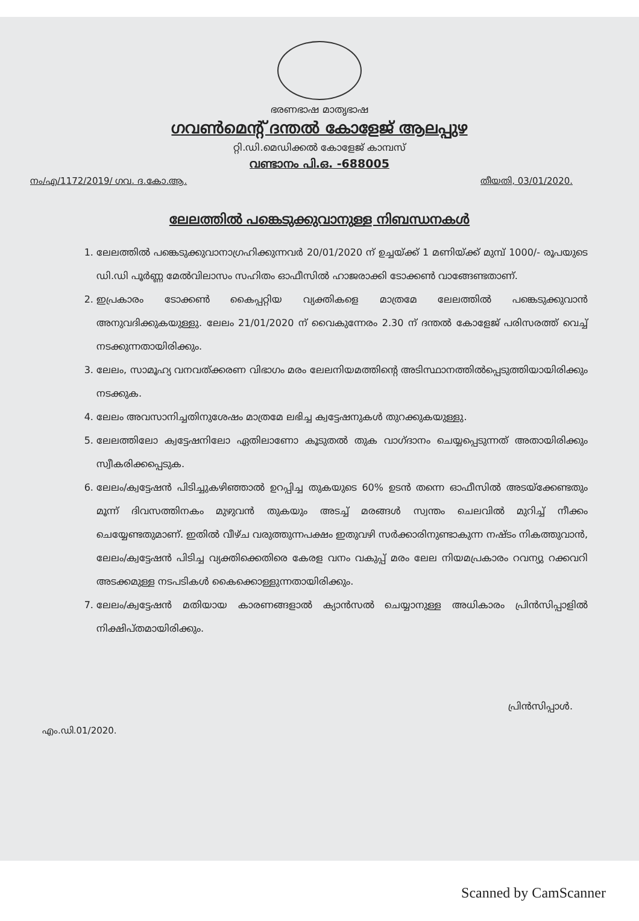ഭരണഭാഷ മാതൃഭാഷ
ഗവൺമെന്റ് ദന്തൽ കോളേജ് ആലപ്പുഴ
റ്റി.ഡി.മെഡിക്കൽ കോളേജ് കാമ്പസ്
വണ്ടാനം പി.ഒ. -688005
നം/എ/1172/2019/ ഗവ. ദ.കോ.ആ. തീയതി, 03/01/2020.
ലേലത്തിൽ പങ്കെടുക്കുവാനുള്ള നിബന്ധനകൾ
1. ലേലത്തിൽ പങ്കെടുക്കുവാനാഗ്രഹിക്കുന്നവർ 20/01/2020 ന് ഉച്ചയ്ക്ക് 1 മണിയ്ക്ക് മുമ്പ് 1000/- രൂപയുടെ ഡി.ഡി പൂർണ്ണ മേൽവിലാസം സഹിതം ഓഫീസിൽ ഹാജരാക്കി ടോക്കൺ വാങ്ങേണ്ടതാണ്.
2. ഇപ്രകാരം ടോക്കൺ കൈപ്പറ്റിയ വ്യക്തികളെ മാത്രമേ ലേലത്തിൽ പങ്കെടുക്കുവാൻ അനുവദിക്കുകയുള്ളു. ലേലം 21/01/2020 ന് വൈകുന്നേരം 2.30 ന് ദന്തൽ കോളേജ് പരിസരത്ത് വെച്ച് നടക്കുന്നതായിരിക്കും.
3. ലേലം, സാമൂഹ്യ വനവത്ക്കരണ വിഭാഗം മരം ലേലനിയമത്തിന്റെ അടിസ്ഥാനത്തിൽപ്പെടുത്തിയായിരിക്കും നടക്കുക.
4. ലേലം അവസാനിച്ചതിനുശേഷം മാത്രമേ ലഭിച്ച ക്വട്ടേഷനുകൾ തുറക്കുകയുള്ളു.
5. ലേലത്തിലോ ക്വട്ടേഷനിലോ ഏതിലാണോ കൂടുതൽ തുക വാഗ്ദാനം ചെയ്യപ്പെടുന്നത് അതായിരിക്കും സ്വീകരിക്കപ്പെടുക.
6. ലേലം/ക്വട്ടേഷൻ പിടിച്ചുകഴിഞ്ഞാൽ ഉറപ്പിച്ച തുകയുടെ 60% ഉടൻ തന്നെ ഓഫീസിൽ അടയ്ക്കേണ്ടതും മൂന്ന് ദിവസത്തിനകം മുഴുവൻ തുകയും അടച്ച് മരങ്ങൾ സ്വന്തം ചെലവിൽ മുറിച്ച് നീക്കം ചെയ്യേണ്ടതുമാണ്. ഇതിൽ വീഴ്ച വരുത്തുന്നപക്ഷം ഇതുവഴി സർക്കാരിനുണ്ടാകുന്ന നഷ്ടം നികത്തുവാൻ, ലേലം/ക്വട്ടേഷൻ പിടിച്ച വ്യക്തിക്കെതിരെ കേരള വനം വകുപ്പ് മരം ലേല നിയമപ്രകാരം റവന്യു റക്കവറി അടക്കമുള്ള നടപടികൾ കൈക്കൊള്ളുന്നതായിരിക്കും.
7. ലേലം/ക്വട്ടേഷൻ മതിയായ കാരണങ്ങളാൽ ക്യാൻസൽ ചെയ്യാനുള്ള അധികാരം പ്രിൻസിപ്പാളിൽ നിക്ഷിപ്തമായിരിക്കും.
പ്രിൻസിപ്പാൾ.
എം.ഡി.01/2020.
Scanned by CamScanner